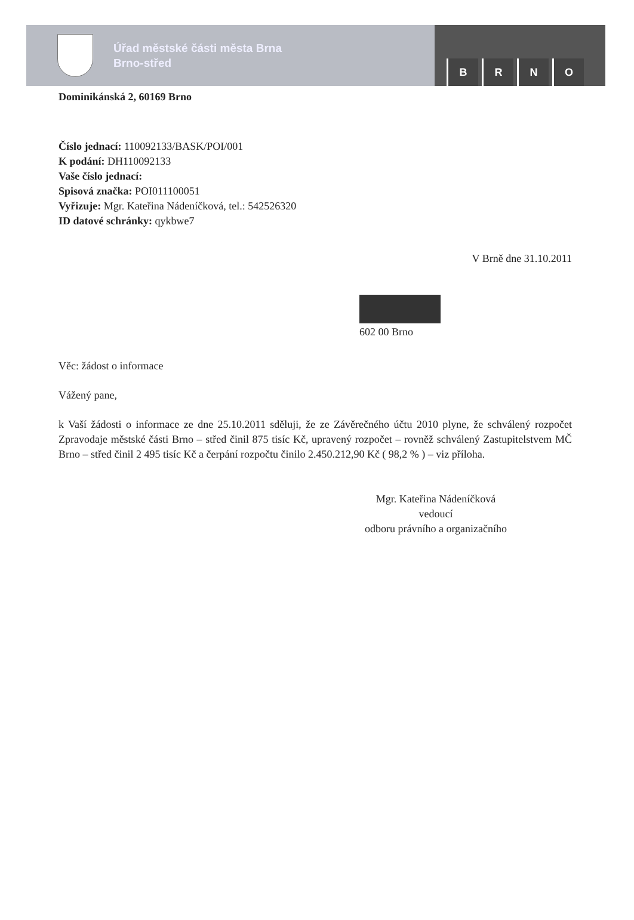Úřad městské části města Brna
Brno-střed
BRNO
Dominikánská 2, 60169 Brno
Číslo jednací: 110092133/BASK/POI/001
K podání: DH110092133
Vaše číslo jednací:
Spisová značka: POI011100051
Vyřizuje: Mgr. Kateřina Nádeníčková, tel.: 542526320
ID datové schránky: qykbwe7
V Brně dne 31.10.2011
602 00 Brno
Věc: žádost o informace
Vážený pane,
k Vaší žádosti o informace ze dne 25.10.2011 sděluji, že ze Závěrečného účtu 2010 plyne, že schválený rozpočet Zpravodaje městské části Brno – střed činil 875 tisíc Kč, upravený rozpočet – rovněž schválený Zastupitelstvem MČ Brno – střed činil 2 495 tisíc Kč a čerpání rozpočtu činilo 2.450.212,90 Kč ( 98,2 % ) – viz příloha.
Mgr. Kateřina Nádeníčková
vedoucí
odboru právního a organizačního